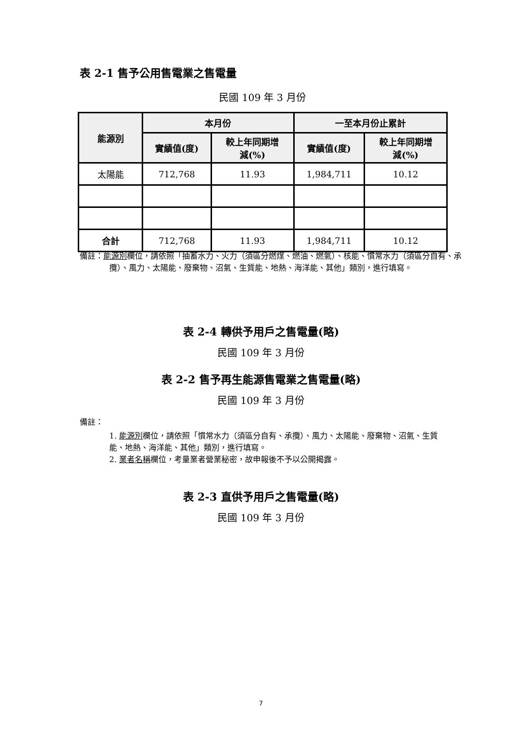表 2-1 售予公用售電業之售電量
民國 109 年 3 月份
| 能源別 | 本月份 | | 一至本月份止累計 | |
| --- | --- | --- | --- | --- |
| | 實績值(度) | 較上年同期增 減(%) | 實績值(度) | 較上年同期增 減(%) |
| 太陽能 | 712,768 | 11.93 | 1,984,711 | 10.12 |
| 合計 | 712,768 | 11.93 | 1,984,711 | 10.12 |
備註：能源別欄位，請依照「抽蓄水力、火力（須區分燃煤、燃油、燃氣）、核能、慣常水力（須區分自有、承攬）、風力、太陽能、廢棄物、沼氣、生質能、地熱、海洋能、其他」類別，進行填寫。
表 2-4 轉供予用戶之售電量(略)
民國 109 年 3 月份
表 2-2 售予再生能源售電業之售電量(略)
民國 109 年 3 月份
備註：
1. 能源別欄位，請依照「慣常水力（須區分自有、承攬）、風力、太陽能、廢棄物、沼氣、生質能、地熱、海洋能、其他」類別，進行填寫。
2. 業者名稱欄位，考量業者營業秘密，故申報後不予以公開揭露。
表 2-3 直供予用戶之售電量(略)
民國 109 年 3 月份
7